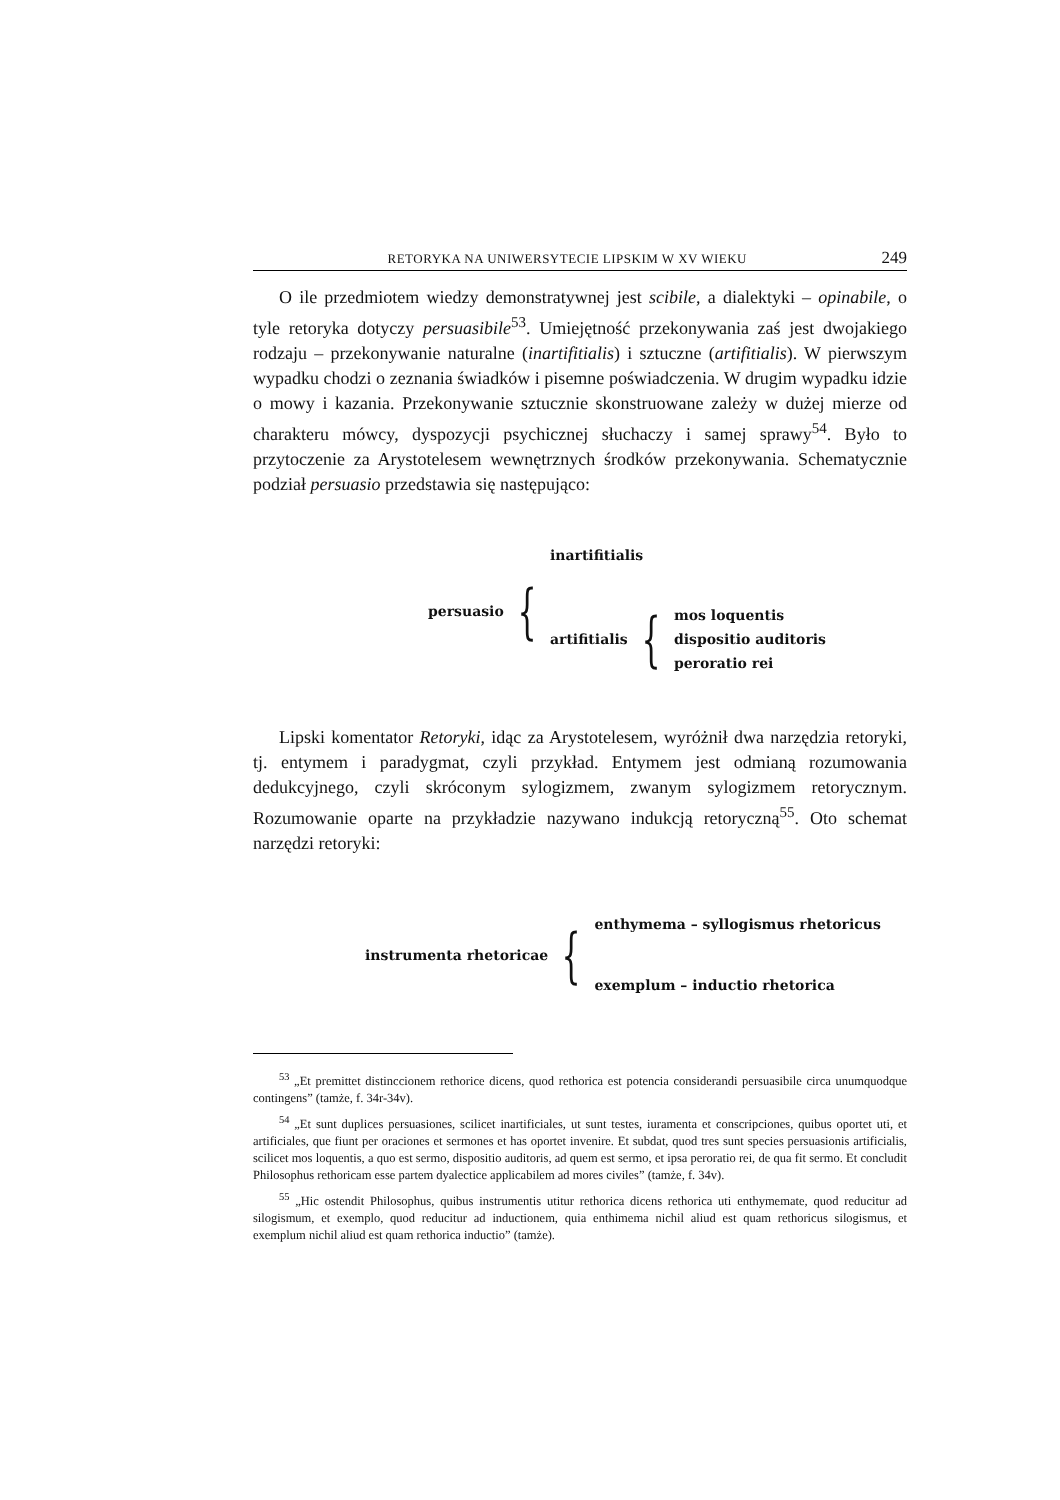RETORYKA NA UNIWERSYTECIE LIPSKIM W XV WIEKU 249
O ile przedmiotem wiedzy demonstratywnej jest scibile, a dialektyki – opinabile, o tyle retoryka dotyczy persuasibile<sup>53</sup>. Umiejętność przekonywania zaś jest dwojakiego rodzaju – przekonywanie naturalne (inartifitialis) i sztuczne (artifitialis). W pierwszym wypadku chodzi o zeznania świadków i pisemne poświadczenia. W drugim wypadku idzie o mowy i kazania. Przekonywanie sztucznie skonstruowane zależy w dużej mierze od charakteru mówcy, dyspozycji psychicznej słuchaczy i samej sprawy<sup>54</sup>. Było to przytoczenie za Arystotelesem wewnętrznych środków przekonywania. Schematycznie podział persuasio przedstawia się następująco:
persuasio {
inartifitialis
artifitialis {
mos loquentis
dispositio auditoris
peroratio rei
Lipski komentator Retoryki, idąc za Arystotelesem, wyróżnił dwa narzędzia retoryki, tj. entymem i paradygmat, czyli przykład. Entymem jest odmianą rozumowania dedukcyjnego, czyli skróconym sylogizmem, zwanym sylogizmem retorycznym. Rozumowanie oparte na przykładzie nazywano indukcją retoryczną<sup>55</sup>. Oto schemat narzędzi retoryki:
instrumenta rhetoricae {
enthymema – syllogismus rhetoricus
exemplum – inductio rhetorica
<sup>53</sup> „Et premittet distinccionem rethorice dicens, quod rethorica est potencia considerandi persuasibile circa unumquodque contingens” (tamże, f. 34r-34v).
<sup>54</sup> „Et sunt duplices persuasiones, scilicet inartificiales, ut sunt testes, iuramenta et conscripciones, quibus oportet uti, et artificiales, que fiunt per oraciones et sermones et has oportet invenire. Et subdat, quod tres sunt species persuasionis artificialis, scilicet mos loquentis, a quo est sermo, dispositio auditoris, ad quem est sermo, et ipsa peroratio rei, de qua fit sermo. Et concludit Philosophus rethoricam esse partem dyalectice applicabilem ad mores civiles” (tamże, f. 34v).
<sup>55</sup> „Hic ostendit Philosophus, quibus instrumentis utitur rethorica dicens rethorica uti enthymemate, quod reducitur ad silogismum, et exemplo, quod reducitur ad inductionem, quia enthimema nichil aliud est quam rethoricus silogismus, et exemplum nichil aliud est quam rethorica inductio” (tamże).